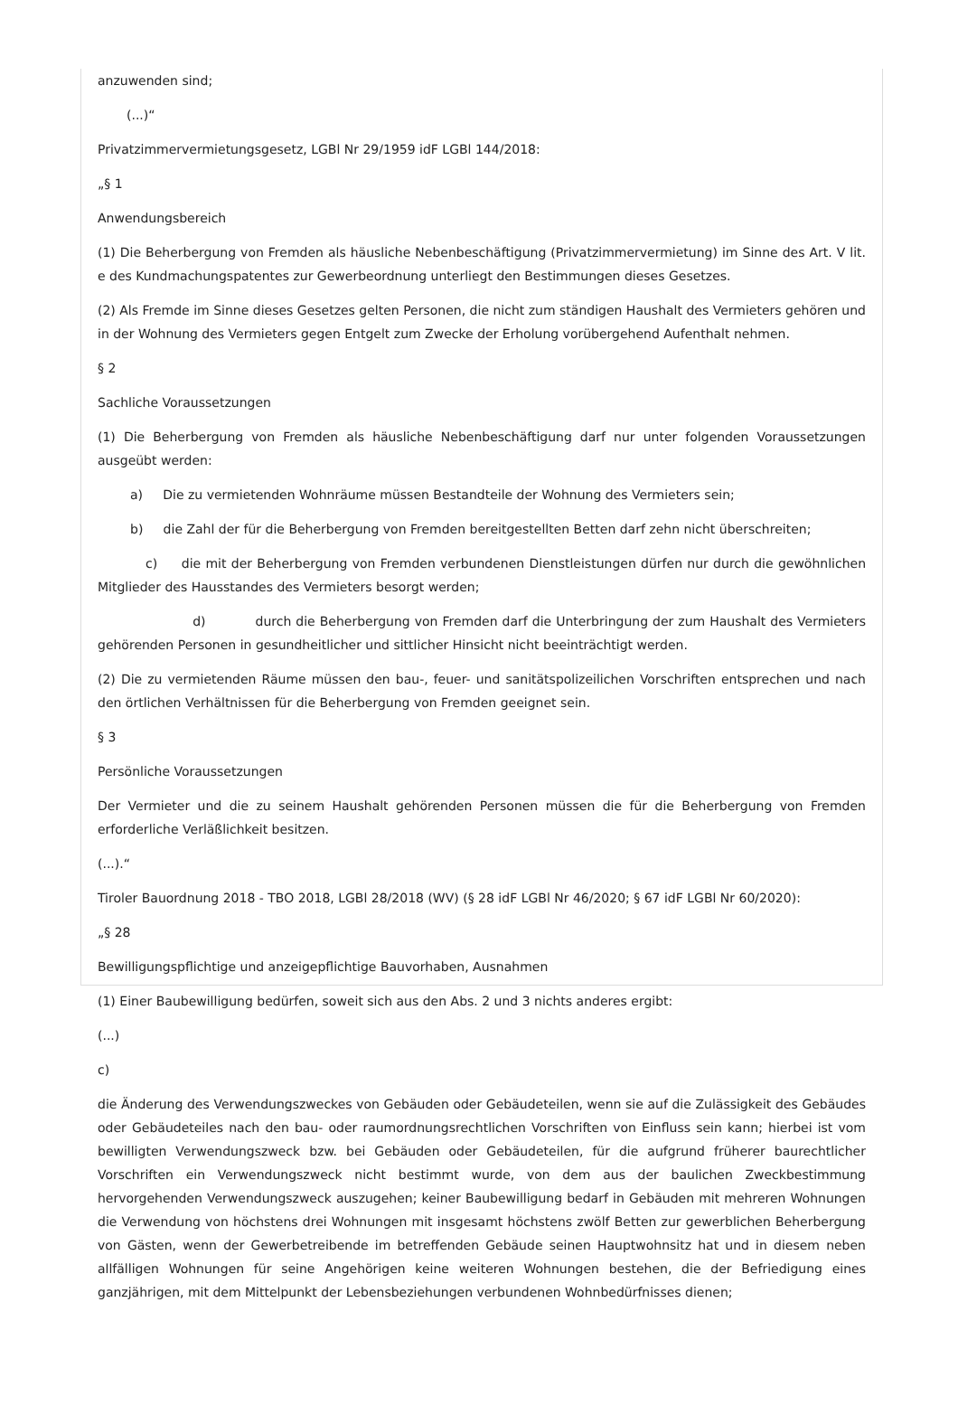anzuwenden sind;
(...)“
Privatzimmervermietungsgesetz, LGBl Nr 29/1959 idF LGBl 144/2018:
„§ 1
Anwendungsbereich
(1) Die Beherbergung von Fremden als häusliche Nebenbeschäftigung (Privatzimmervermietung) im Sinne des Art. V lit. e des Kundmachungspatentes zur Gewerbeordnung unterliegt den Bestimmungen dieses Gesetzes.
(2) Als Fremde im Sinne dieses Gesetzes gelten Personen, die nicht zum ständigen Haushalt des Vermieters gehören und in der Wohnung des Vermieters gegen Entgelt zum Zwecke der Erholung vorübergehend Aufenthalt nehmen.
§ 2
Sachliche Voraussetzungen
(1) Die Beherbergung von Fremden als häusliche Nebenbeschäftigung darf nur unter folgenden Voraussetzungen ausgeübt werden:
a) Die zu vermietenden Wohnräume müssen Bestandteile der Wohnung des Vermieters sein;
b) die Zahl der für die Beherbergung von Fremden bereitgestellten Betten darf zehn nicht überschreiten;
c) die mit der Beherbergung von Fremden verbundenen Dienstleistungen dürfen nur durch die gewöhnlichen Mitglieder des Hausstandes des Vermieters besorgt werden;
d) durch die Beherbergung von Fremden darf die Unterbringung der zum Haushalt des Vermieters gehörenden Personen in gesundheitlicher und sittlicher Hinsicht nicht beeinträchtigt werden.
(2) Die zu vermietenden Räume müssen den bau-, feuer- und sanitätspolizeilichen Vorschriften entsprechen und nach den örtlichen Verhältnissen für die Beherbergung von Fremden geeignet sein.
§ 3
Persönliche Voraussetzungen
Der Vermieter und die zu seinem Haushalt gehörenden Personen müssen die für die Beherbergung von Fremden erforderliche Verläßlichkeit besitzen.
(...).“
Tiroler Bauordnung 2018 - TBO 2018, LGBl 28/2018 (WV) (§ 28 idF LGBl Nr 46/2020; § 67 idF LGBl Nr 60/2020):
„§ 28
Bewilligungspflichtige und anzeigepflichtige Bauvorhaben, Ausnahmen
(1) Einer Baubewilligung bedürfen, soweit sich aus den Abs. 2 und 3 nichts anderes ergibt:
(...)
c)
die Änderung des Verwendungszweckes von Gebäuden oder Gebäudeteilen, wenn sie auf die Zulässigkeit des Gebäudes oder Gebäudeteiles nach den bau- oder raumordnungsrechtlichen Vorschriften von Einfluss sein kann; hierbei ist vom bewilligten Verwendungszweck bzw. bei Gebäuden oder Gebäudeteilen, für die aufgrund früherer baurechtlicher Vorschriften ein Verwendungszweck nicht bestimmt wurde, von dem aus der baulichen Zweckbestimmung hervorgehenden Verwendungszweck auszugehen; keiner Baubewilligung bedarf in Gebäuden mit mehreren Wohnungen die Verwendung von höchstens drei Wohnungen mit insgesamt höchstens zwölf Betten zur gewerblichen Beherbergung von Gästen, wenn der Gewerbetreibende im betreffenden Gebäude seinen Hauptwohnsitz hat und in diesem neben allfälligen Wohnungen für seine Angehörigen keine weiteren Wohnungen bestehen, die der Befriedigung eines ganzjährigen, mit dem Mittelpunkt der Lebensbeziehungen verbundenen Wohnbedürfnisses dienen;